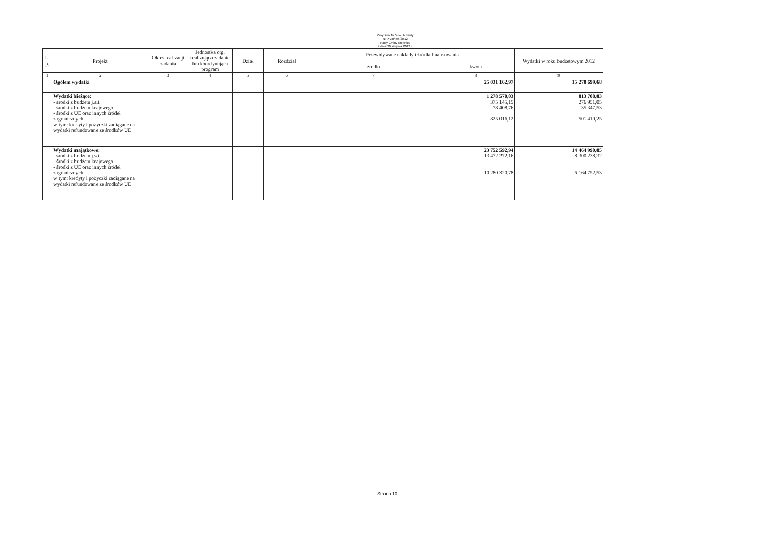Załącznik Nr 5 do Uchwały
Nr XVIII/ 59 /2012
Rady Gminy Stopnica
z dnia 30 sierpnia 2012 r.
| L. p. | Projekt | Okres realizacji zadania | Jednostka org. realizująca zadanie lub koordynująca program | Dział | Rozdział | Przewidywane nakłady i źródła finansowania | | Wydatki w roku budżetowym 2012 |
| --- | --- | --- | --- | --- | --- | --- | --- | --- |
| | | | | | | źródło | kwota | |
| 1 | 2 | 3 | 4 | 5 | 6 | 7 | 8 | 9 |
| | Ogółem wydatki | | | | | | 25 031 162,97 | 15 278 699,68 |
| | Wydatki bieżące: - środki z budżetu j.s.t. - środki z budżetu krajowego - środki z UE oraz innych źródeł zagranicznych w tym: kredyty i pożyczki zaciągane na wydatki refundowane ze środków UE | | | | | | 1 278 570,03 375 145,15 78 408,76 825 016,12 | 813 708,83 276 951,05 35 347,53 501 410,25 |
| | Wydatki majątkowe: - środki z budżetu j.s.t. - środki z budżetu krajowego - środki z UE oraz innych źródeł zagranicznych w tym: kredyty i pożyczki zaciągane na wydatki refundowane ze środków UE | | | | | | 23 752 592,94 13 472 272,16 10 280 320,78 | 14 464 990,85 8 300 238,32 6 164 752,53 |
Strona 10